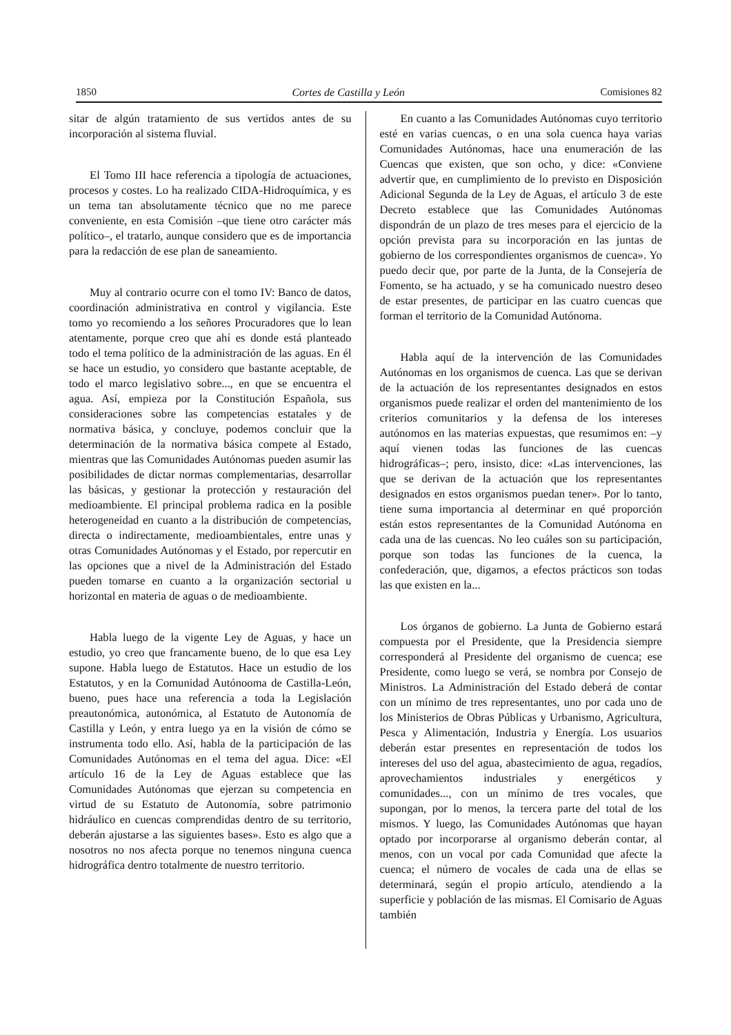1850 Cortes de Castilla y León Comisiones 82
sitar de algún tratamiento de sus vertidos antes de su incorporación al sistema fluvial.
El Tomo III hace referencia a tipología de actuaciones, procesos y costes. Lo ha realizado CIDA-Hidroquímica, y es un tema tan absolutamente técnico que no me parece conveniente, en esta Comisión –que tiene otro carácter más político–, el tratarlo, aunque considero que es de importancia para la redacción de ese plan de saneamiento.
Muy al contrario ocurre con el tomo IV: Banco de datos, coordinación administrativa en control y vigilancia. Este tomo yo recomiendo a los señores Procuradores que lo lean atentamente, porque creo que ahí es donde está planteado todo el tema político de la administración de las aguas. En él se hace un estudio, yo considero que bastante aceptable, de todo el marco legislativo sobre..., en que se encuentra el agua. Así, empieza por la Constitución Española, sus consideraciones sobre las competencias estatales y de normativa básica, y concluye, podemos concluir que la determinación de la normativa básica compete al Estado, mientras que las Comunidades Autónomas pueden asumir las posibilidades de dictar normas complementarias, desarrollar las básicas, y gestionar la protección y restauración del medioambiente. El principal problema radica en la posible heterogeneidad en cuanto a la distribución de competencias, directa o indirectamente, medioambientales, entre unas y otras Comunidades Autónomas y el Estado, por repercutir en las opciones que a nivel de la Administración del Estado pueden tomarse en cuanto a la organización sectorial u horizontal en materia de aguas o de medioambiente.
Habla luego de la vigente Ley de Aguas, y hace un estudio, yo creo que francamente bueno, de lo que esa Ley supone. Habla luego de Estatutos. Hace un estudio de los Estatutos, y en la Comunidad Autónooma de Castilla-León, bueno, pues hace una referencia a toda la Legislación preautonómica, autonómica, al Estatuto de Autonomía de Castilla y León, y entra luego ya en la visión de cómo se instrumenta todo ello. Así, habla de la participación de las Comunidades Autónomas en el tema del agua. Dice: «El artículo 16 de la Ley de Aguas establece que las Comunidades Autónomas que ejerzan su competencia en virtud de su Estatuto de Autonomía, sobre patrimonio hidráulico en cuencas comprendidas dentro de su territorio, deberán ajustarse a las siguientes bases». Esto es algo que a nosotros no nos afecta porque no tenemos ninguna cuenca hidrográfica dentro totalmente de nuestro territorio.
En cuanto a las Comunidades Autónomas cuyo territorio esté en varias cuencas, o en una sola cuenca haya varias Comunidades Autónomas, hace una enumeración de las Cuencas que existen, que son ocho, y dice: «Conviene advertir que, en cumplimiento de lo previsto en Disposición Adicional Segunda de la Ley de Aguas, el artículo 3 de este Decreto establece que las Comunidades Autónomas dispondrán de un plazo de tres meses para el ejercicio de la opción prevista para su incorporación en las juntas de gobierno de los correspondientes organismos de cuenca». Yo puedo decir que, por parte de la Junta, de la Consejería de Fomento, se ha actuado, y se ha comunicado nuestro deseo de estar presentes, de participar en las cuatro cuencas que forman el territorio de la Comunidad Autónoma.
Habla aquí de la intervención de las Comunidades Autónomas en los organismos de cuenca. Las que se derivan de la actuación de los representantes designados en estos organismos puede realizar el orden del mantenimiento de los criterios comunitarios y la defensa de los intereses autónomos en las materias expuestas, que resumimos en: –y aquí vienen todas las funciones de las cuencas hidrográficas–; pero, insisto, dice: «Las intervenciones, las que se derivan de la actuación que los representantes designados en estos organismos puedan tener». Por lo tanto, tiene suma importancia al determinar en qué proporción están estos representantes de la Comunidad Autónoma en cada una de las cuencas. No leo cuáles son su participación, porque son todas las funciones de la cuenca, la confederación, que, digamos, a efectos prácticos son todas las que existen en la...
Los órganos de gobierno. La Junta de Gobierno estará compuesta por el Presidente, que la Presidencia siempre corresponderá al Presidente del organismo de cuenca; ese Presidente, como luego se verá, se nombra por Consejo de Ministros. La Administración del Estado deberá de contar con un mínimo de tres representantes, uno por cada uno de los Ministerios de Obras Públicas y Urbanismo, Agricultura, Pesca y Alimentación, Industria y Energía. Los usuarios deberán estar presentes en representación de todos los intereses del uso del agua, abastecimiento de agua, regadíos, aprovechamientos industriales y energéticos y comunidades..., con un mínimo de tres vocales, que supongan, por lo menos, la tercera parte del total de los mismos. Y luego, las Comunidades Autónomas que hayan optado por incorporarse al organismo deberán contar, al menos, con un vocal por cada Comunidad que afecte la cuenca; el número de vocales de cada una de ellas se determinará, según el propio artículo, atendiendo a la superficie y población de las mismas. El Comisario de Aguas también